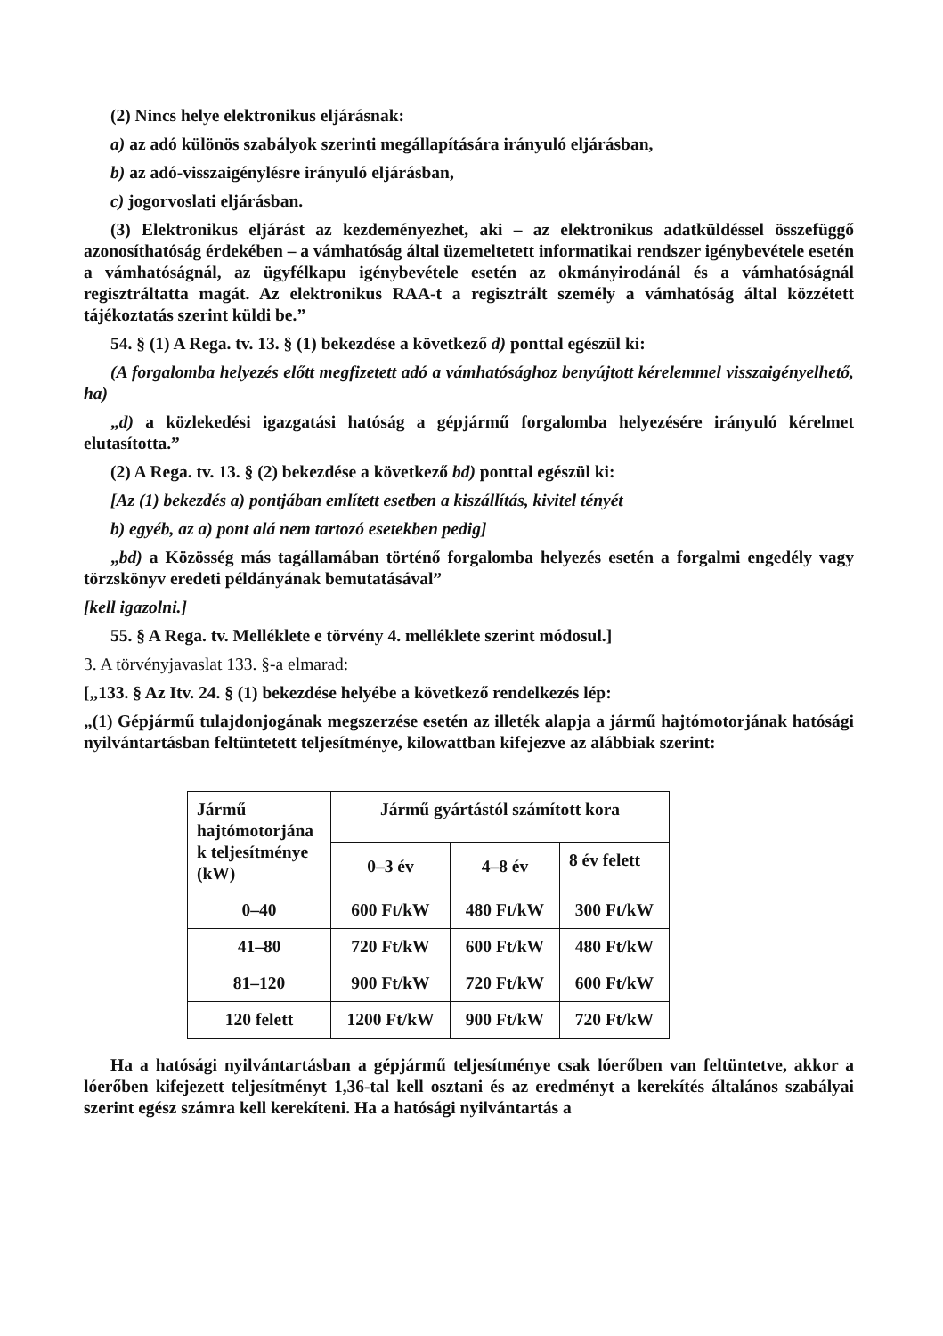(2) Nincs helye elektronikus eljárásnak:
a) az adó különös szabályok szerinti megállapítására irányuló eljárásban,
b) az adó-visszaigénylésre irányuló eljárásban,
c) jogorvoslati eljárásban.
(3) Elektronikus eljárást az kezdeményezhet, aki – az elektronikus adatküldéssel összefüggő azonosíthatóság érdekében – a vámhatóság által üzemeltetett informatikai rendszer igénybevétele esetén a vámhatóságnál, az ügyfélkapu igénybevétele esetén az okmányirodánál és a vámhatóságnál regisztráltatta magát. Az elektronikus RAA-t a regisztrált személy a vámhatóság által közzétett tájékoztatás szerint küldi be.”
54. § (1) A Rega. tv. 13. § (1) bekezdése a következő d) ponttal egészül ki:
(A forgalomba helyezés előtt megfizetett adó a vámhatósághoz benyújtott kérelemmel visszaigényelhető, ha)
„d) a közlekedési igazgatási hatóság a gépjármű forgalomba helyezésére irányuló kérelmet elutasította.”
(2) A Rega. tv. 13. § (2) bekezdése a következő bd) ponttal egészül ki:
[Az (1) bekezdés a) pontjában említett esetben a kiszállítás, kivitel tényét
b) egyéb, az a) pont alá nem tartozó esetekben pedig]
„bd) a Közösség más tagállamában történő forgalomba helyezés esetén a forgalmi engedély vagy törzskönyv eredeti példányának bemutatásával”
[kell igazolni.]
55. § A Rega. tv. Melléklete e törvény 4. melléklete szerint módosul.]
3. A törvényjavaslat 133. §-a elmarad:
[„133. § Az Itv. 24. § (1) bekezdése helyébe a következő rendelkezés lép:
„(1) Gépjármű tulajdonjogának megszerzése esetén az illeték alapja a jármű hajtómotorjának hatósági nyilvántartásban feltüntetett teljesítménye, kilowattban kifejezve az alábbiak szerint:
| Jármű hajtómotorjána k teljesítménye (kW) | Jármű gyártástól számított kora | | |
| | 0–3 év | 4–8 év | 8 év felett |
| 0–40 | 600 Ft/kW | 480 Ft/kW | 300 Ft/kW |
| 41–80 | 720 Ft/kW | 600 Ft/kW | 480 Ft/kW |
| 81–120 | 900 Ft/kW | 720 Ft/kW | 600 Ft/kW |
| 120 felett | 1200 Ft/kW | 900 Ft/kW | 720 Ft/kW |
Ha a hatósági nyilvántartásban a gépjármű teljesítménye csak lóerőben van feltüntetve, akkor a lóerőben kifejezett teljesítményt 1,36-tal kell osztani és az eredményt a kerekítés általános szabályai szerint egész számra kell kerekíteni. Ha a hatósági nyilvántartás a